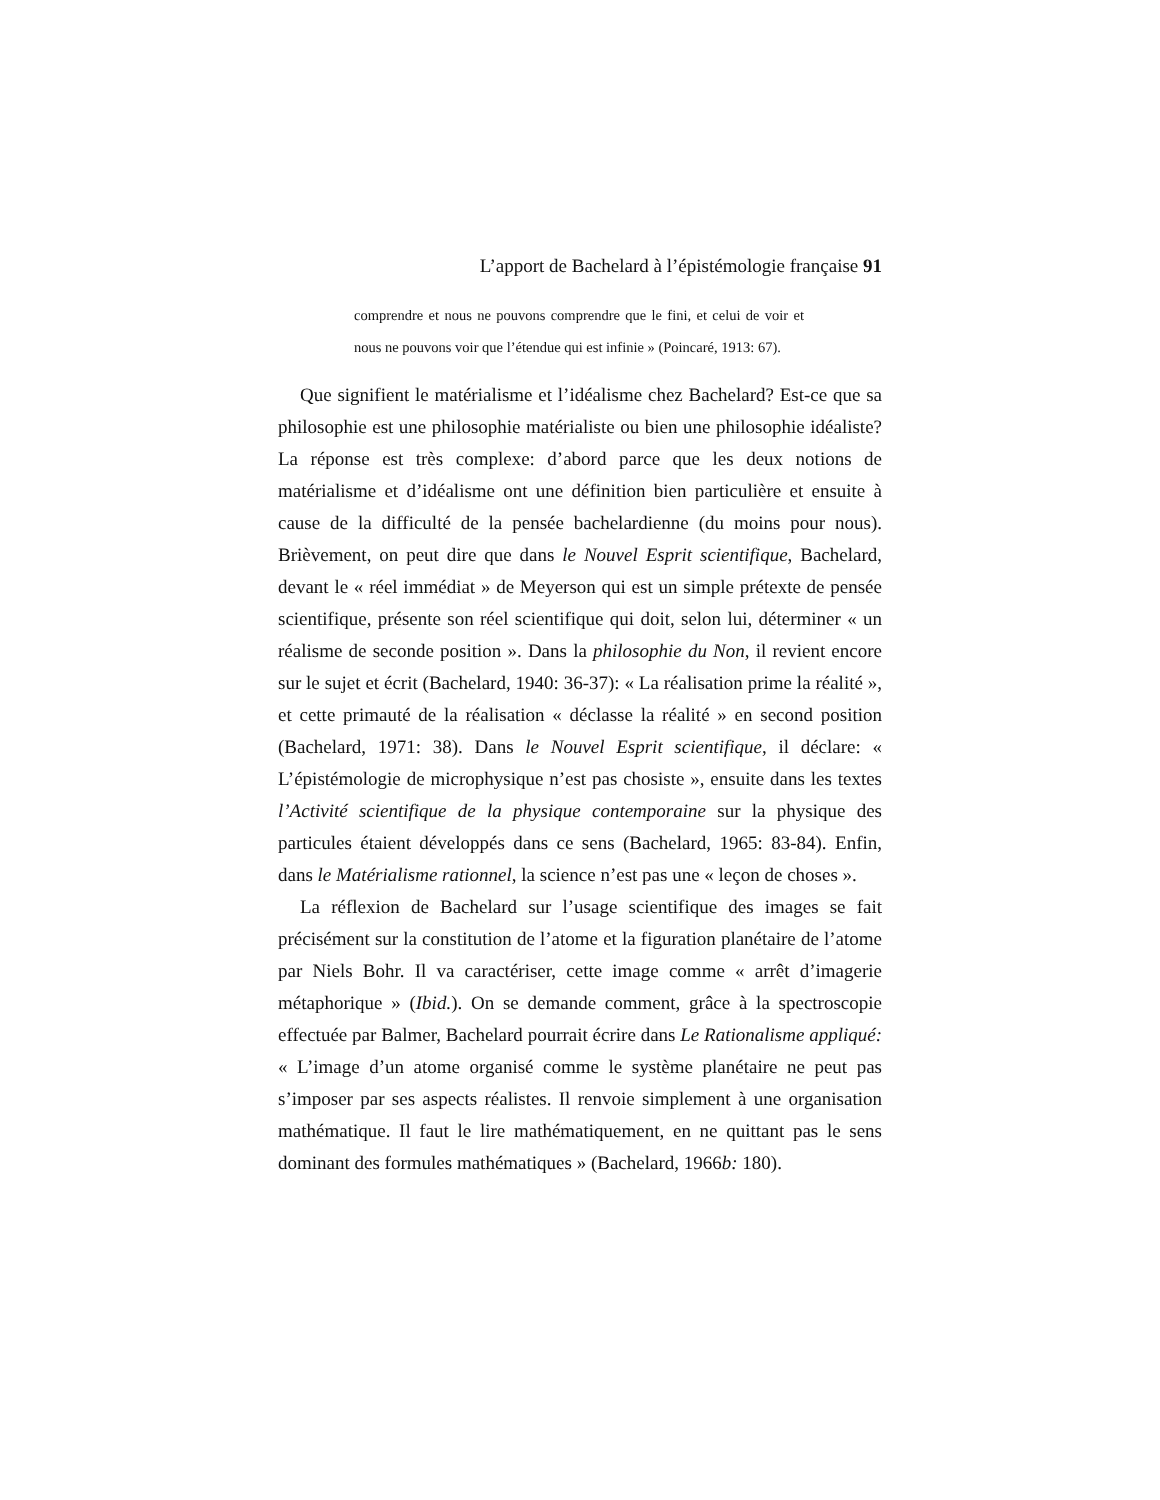L’apport de Bachelard à l’épistémologie française 91
comprendre et nous ne pouvons comprendre que le fini, et celui de voir et nous ne pouvons voir que l’étendue qui est infinie » (Poincaré, 1913: 67).
Que signifient le matérialisme et l’idéalisme chez Bachelard? Est-ce que sa philosophie est une philosophie matérialiste ou bien une philosophie idéaliste? La réponse est très complexe: d’abord parce que les deux notions de matérialisme et d’idéalisme ont une définition bien particulière et ensuite à cause de la difficulté de la pensée bachelardienne (du moins pour nous). Brièvement, on peut dire que dans le Nouvel Esprit scientifique, Bachelard, devant le « réel immédiat » de Meyerson qui est un simple prétexte de pensée scientifique, présente son réel scientifique qui doit, selon lui, déterminer « un réalisme de seconde position ». Dans la philosophie du Non, il revient encore sur le sujet et écrit (Bachelard, 1940: 36-37): « La réalisation prime la réalité », et cette primauté de la réalisation « déclasse la réalité » en second position (Bachelard, 1971: 38). Dans le Nouvel Esprit scientifique, il déclare: « L’épistémologie de microphysique n’est pas chosiste », ensuite dans les textes l’Activité scientifique de la physique contemporaine sur la physique des particules étaient développés dans ce sens (Bachelard, 1965: 83-84). Enfin, dans le Matérialisme rationnel, la science n’est pas une « leçon de choses ».
La réflexion de Bachelard sur l’usage scientifique des images se fait précisément sur la constitution de l’atome et la figuration planétaire de l’atome par Niels Bohr. Il va caractériser, cette image comme « arrêt d’imagerie métaphorique » (Ibid.). On se demande comment, grâce à la spectroscopie effectuée par Balmer, Bachelard pourrait écrire dans Le Rationalisme appliqué: « L’image d’un atome organisé comme le système planétaire ne peut pas s’imposer par ses aspects réalistes. Il renvoie simplement à une organisation mathématique. Il faut le lire mathématiquement, en ne quittant pas le sens dominant des formules mathématiques » (Bachelard, 1966b: 180).